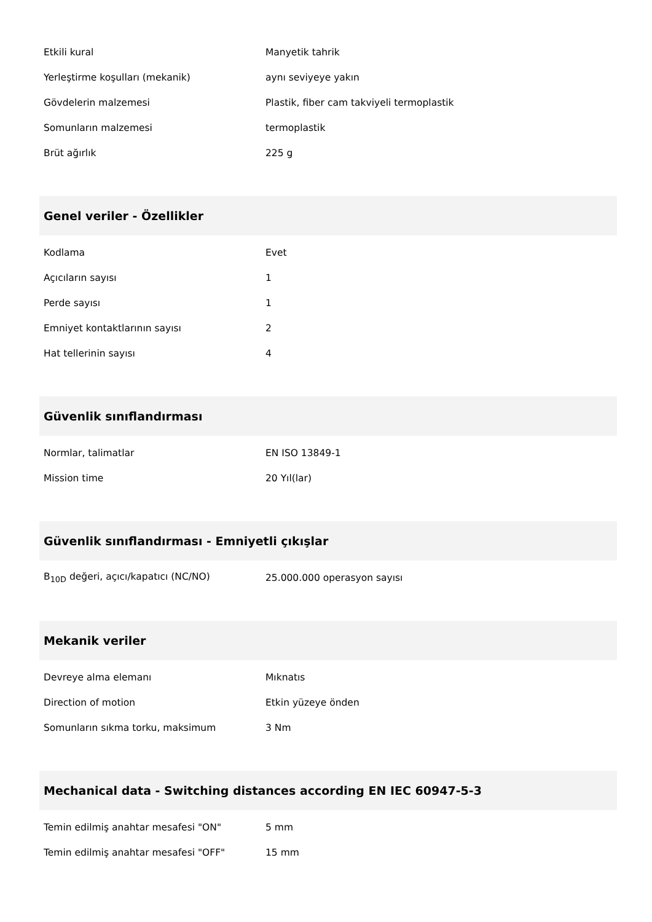| Etkili kural | Manyetik tahrik |
| Yerleştirme koşulları (mekanik) | aynı seviyeye yakın |
| Gövdelerin malzemesi | Plastik, fiber cam takviyeli termoplastik |
| Somunların malzemesi | termoplastik |
| Brüt ağırlık | 225 g |
| Genel veriler - Özellikler | |
| Kodlama | Evet |
| Açıcıların sayısı | 1 |
| Perde sayısı | 1 |
| Emniyet kontaktlarının sayısı | 2 |
| Hat tellerinin sayısı | 4 |
| Güvenlik sınıflandırması | |
| Normlar, talimatlar | EN ISO 13849-1 |
| Mission time | 20 Yıl(lar) |
| Güvenlik sınıflandırması - Emniyetli çıkışlar | |
| B<sub>10D</sub> değeri, açıcı/kapatıcı (NC/NO) | 25.000.000 operasyon sayısı |
| Mekanik veriler | |
| Devreye alma elemanı | Mıknatıs |
| Direction of motion | Etkin yüzeye önden |
| Somunların sıkma torku, maksimum | 3 Nm |
| Mechanical data - Switching distances according EN IEC 60947-5-3 | |
| Temin edilmiş anahtar mesafesi "ON" | 5 mm |
| Temin edilmiş anahtar mesafesi "OFF" | 15 mm |